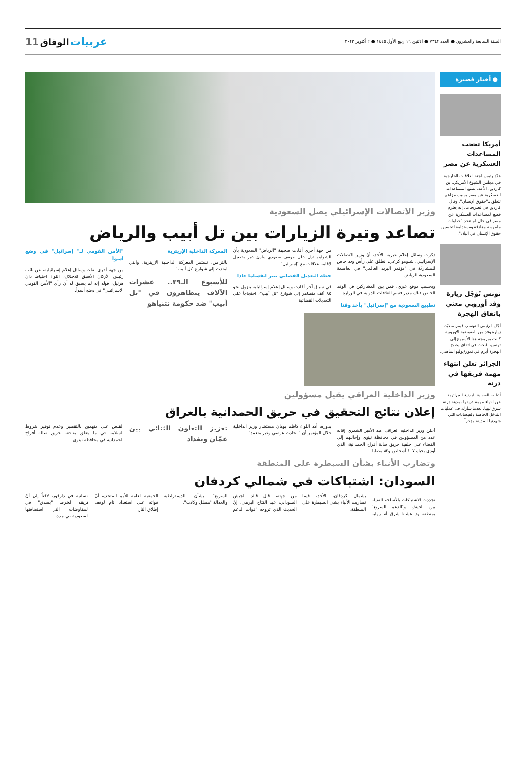السنة السابعة والعشرون ● العدد ٧٣٤٢ ● الاثنين ١٦ ربيع الأول ١٤٤٥ ● ٢ أكتوبر ٢٠٢٣
عربيات الوفاق 11
● أخبار قصيرة
أمريكا تحجب المساعدات العسكرية عن مصر
هدّد رئيس لجنة العلاقات الخارجية في مجلس الشيوخ الأمريكي، بن كاردين، الأحد، بقطع المساعدات العسكرية عن مصر بسبب مزاعم تتعلق بـ"حقوق الإنسان". وقال كاردين في تصريحات، إنه يعتزم قطع المساعدات العسكرية عن مصر في حال لم تتخذ "خطوات ملموسة وهادفة ومستدامة لتحسين حقوق الإنسان في البلاد".
تونس تُؤجّل زيارة وفد أوروبي معني باتفاق الهجرة
أجّل الرئيس التونسي قيس سعيّد، زيارة وفد من المفوضية الأوروبية كانت مبرمجة هذا الأسبوع إلى تونس، للبحث في اتفاق يخصّ الهجرة أبرم في تموز/يوليو الماضي.
الجزائر تعلن انتهاء مهمة فريقها في درنة
أعلنت الحماية المدنية الجزائرية، عن انتهاء مهمة فريقها بمدينة درنة شرق ليبيا، بعدما شارك في عمليات التدخل الخاصة بالفيضانات التي شهدتها المدينة مؤخراً.
وزير الاتصالات الإسرائيلي يصل السعودية
تصاعد وتيرة الزيارات بين تل أبيب والرياض
ذكرت وسائل إعلام عبرية، الأحد، أنّ وزير الاتصالات الإسرائيلي، شلومو كرعي، انطلق على رأس وفد خاص للمشاركة في "مؤتمر البريد العالمي" في العاصمة السعودية الرياض.
وبحسب موقع عبري، فمن بين المشاركين في الوفد الخاص هناك مدير قسم العلاقات الدولية في الوزارة.
تطبيع السعودية مع "إسرائيل" يأخذ وقتا
من جهة أخرى أفادت صحيفة "الرياض" السعودية بأن الشواهد تدل على موقف سعودي هادئ غير متعجل لإقامة علاقات مع "إسرائيل".
خطة التعديل القضائي تثير انقساما حادا
في سياق آخر أفادت وسائل إعلام إسرائيلية بنزول نحو ٨٥ ألف متظاهر إلى شوارع "تل أبيب"، احتجاجاً على التعديلات القضائية.
المعركة الداخلية الإريترية
بالتزامن، تستمر المعركة الداخلية الإريترية، والتي امتدت إلى شوارع "تل أبيب".
للأسبوع الـ٣٩.. عشرات الآلاف يتظاهرون في "تل أبيب" ضد حكومة نتنياهو
"الأمن القومي لـ" إسرائيل" في وضع أسوأ
من جهة أخرى نقلت وسائل إعلام إسرائيلية، عن نائب رئيس الأركان الأسبق للاحتلال، اللواء احتياط دان هرئيل، قوله إنه لم يسبق له أن رأى "الأمن القومي الإسرائيلي" في وضع أسوأ.
وزير الداخلية العراقي يقيل مسؤولين
إعلان نتائج التحقيق في حريق الحمدانية بالعراق
أعلن وزير الداخلية العراقي عبد الأمير الشمري إقالة عدد من المسؤولين في محافظة نينوى وإحالتهم إلى القضاء على خلفية حريق صالة أفراح الحمدانية، الذي أودى بحياة ١٠٧ أشخاص و٨٢ مصابا.
بدوره، أكد اللواء كاظم بوهان مستشار وزير الداخلية خلال المؤتمر أن "الحادث عرضي وغير متعمد".
تعزيز التعاون الثنائي بين عمّان وبغداد
القبض على متهمين بالتقصير وعدم توفير شروط السلامة في ما يتعلق بفاجعة حريق صالة أفراح الحمدانية في محافظة نينوى.
وتضارب الأنباء بشأن السيطرة على المنطقة
السودان: اشتباكات في شمالي كردفان
تجددت الاشتباكات بالأسلحة الثقيلة بين الجيش و"الدعم السريع" بمنطقة ود عشانا شرق أم روابة بشمال كردفان، الأحد، فيما تضاربت الأنباء بشأن السيطرة على المنطقة.
من جهته، قال قائد الجيش السوداني، عبد الفتاح البرهان، إنّ الحديث الذي تروجه "قوات الدعم السريع" بشأن الديمقراطية والعدالة "مضلل وكاذب".
الجمعية العامة للأمم المتحدة، أنّ قواته على استعداد تام لوقف إطلاق النار.
إنسانية في دارفور، لافتاً إلى أنّ فريقه انخرط "بصدق" في المفاوضات التي استضافتها السعودية في جدة.